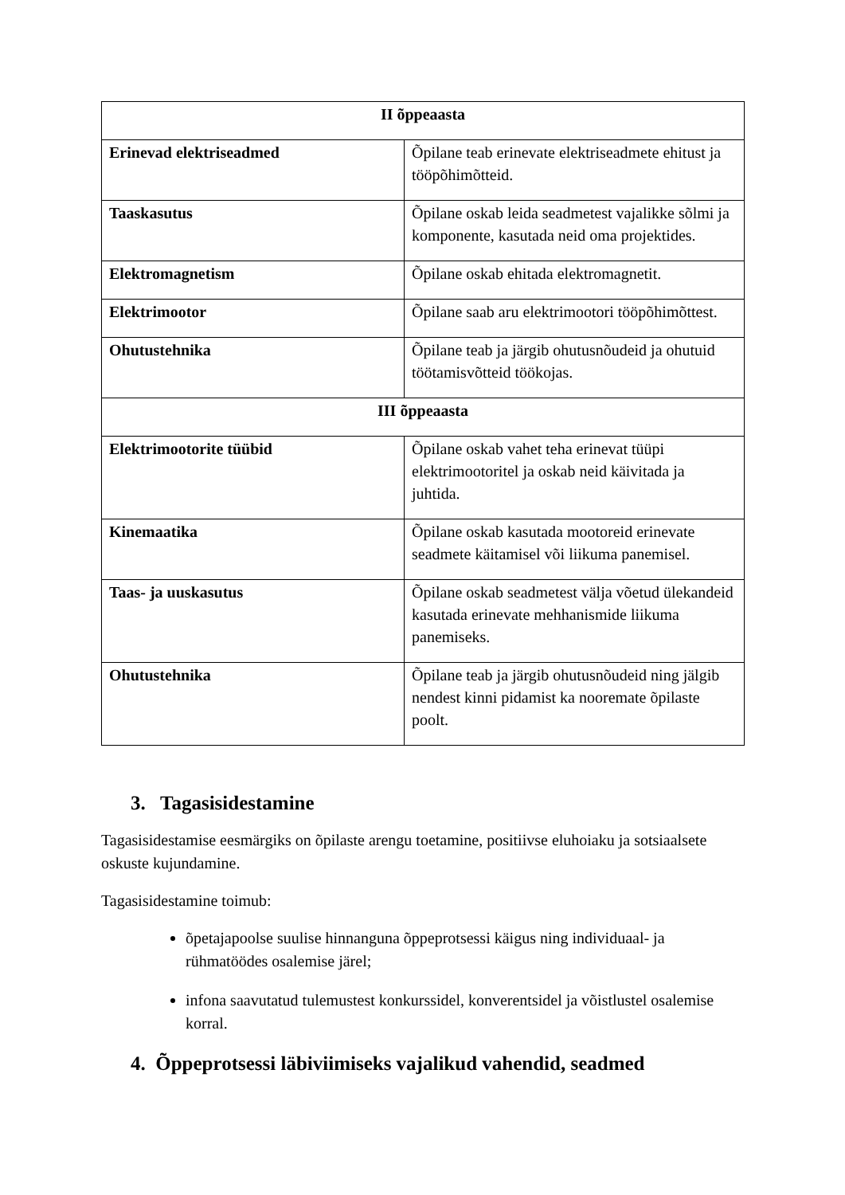| II õppeaasta | |
| Erinevad elektriseadmed | Õpilane teab erinevate elektriseadmete ehitust ja tööpõhimõtteid. |
| Taaskasutus | Õpilane oskab leida seadmetest vajalikke sõlmi ja komponente, kasutada neid oma projektides. |
| Elektromagnetism | Õpilane oskab ehitada elektromagnetit. |
| Elektrimootor | Õpilane saab aru elektrimootori tööpõhimõttest. |
| Ohutustehnika | Õpilane teab ja järgib ohutusnõudeid ja ohutuid töötamisvõtteid töökojas. |
| III õppeaasta | |
| Elektrimootorite tüübid | Õpilane oskab vahet teha erinevat tüüpi elektrimootoritel ja oskab neid käivitada ja juhtida. |
| Kinemaatika | Õpilane oskab kasutada mootoreid erinevate seadmete käitamisel või liikuma panemisel. |
| Taas- ja uuskasutus | Õpilane oskab seadmetest välja võetud ülekandeid kasutada erinevate mehhanismide liikuma panemiseks. |
| Ohutustehnika | Õpilane teab ja järgib ohutusnõudeid ning jälgib nendest kinni pidamist ka nooremate õpilaste poolt. |
3. Tagasisidestamine
Tagasisidestamise eesmärgiks on õpilaste arengu toetamine, positiivse eluhoiaku ja sotsiaalsete oskuste kujundamine.
Tagasisidestamine toimub:
õpetajapoolse suulise hinnanguna õppeprotsessi käigus ning individuaal- ja rühmatöödes osalemise järel;
infona saavutatud tulemustest konkurssidel, konverentsidel ja võistlustel osalemise korral.
4. Õppeprotsessi läbiviimiseks vajalikud vahendid, seadmed